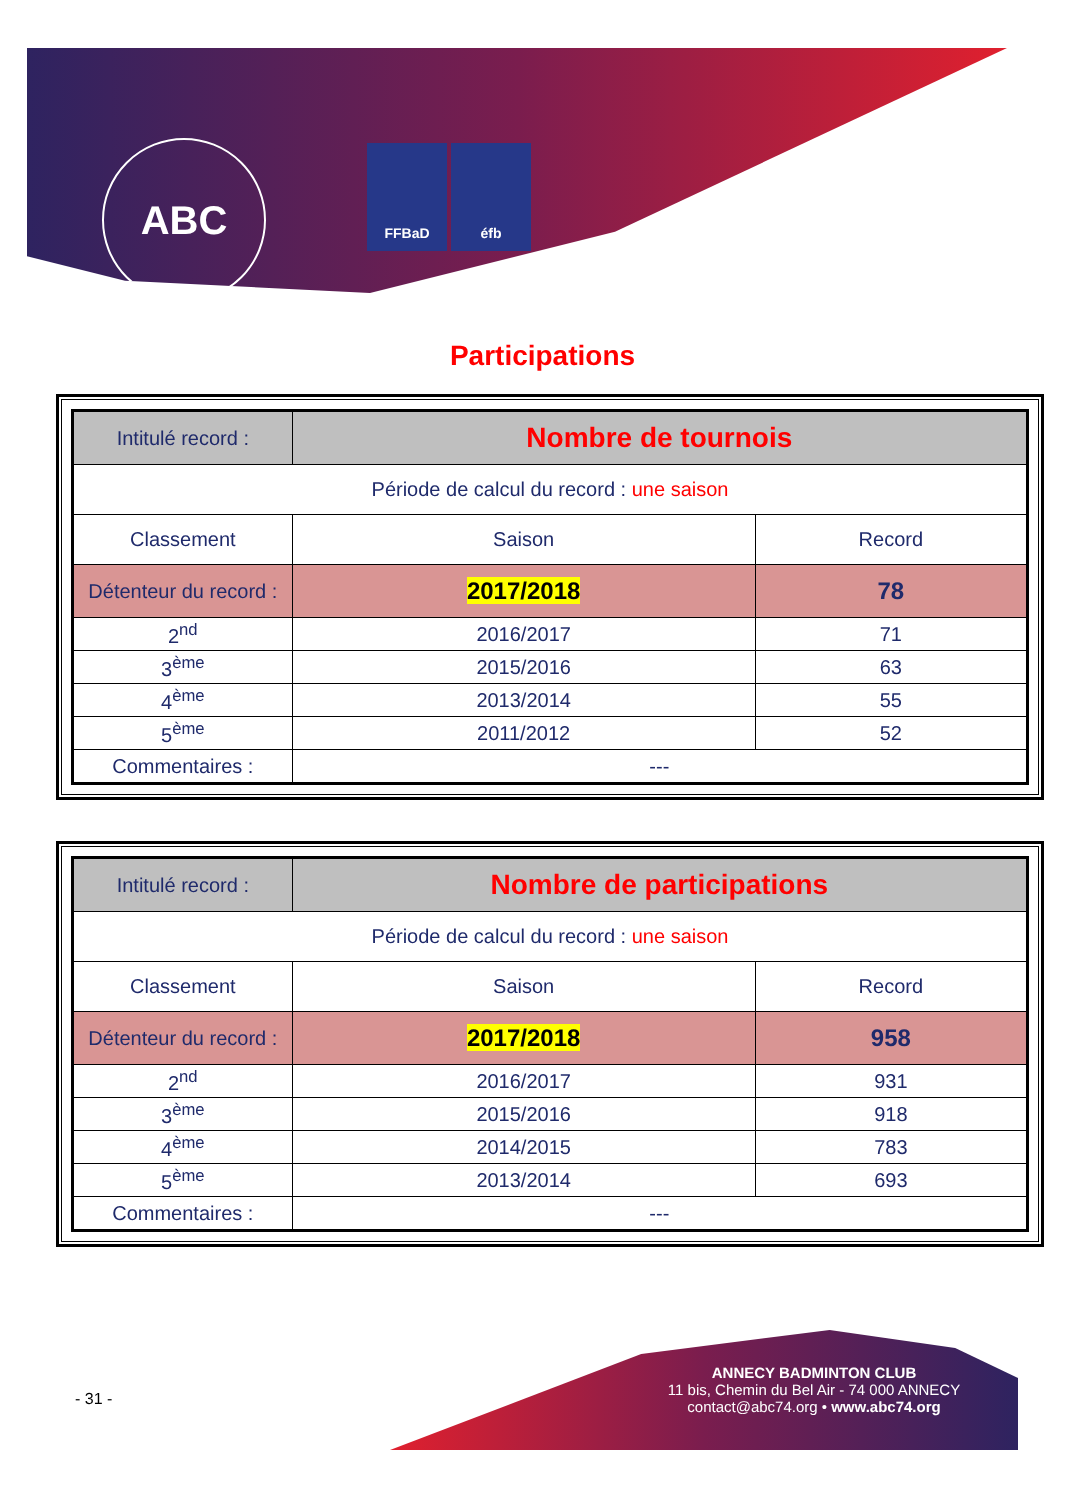ABC
FFBaD éfb
Participations
| Intitulé record : | Nombre de tournois | |
| Période de calcul du record : une saison | | |
| Classement | Saison | Record |
| Détenteur du record : | 2017/2018 | 78 |
| 2<sup>nd</sup> | 2016/2017 | 71 |
| 3<sup>ème</sup> | 2015/2016 | 63 |
| 4<sup>ème</sup> | 2013/2014 | 55 |
| 5<sup>ème</sup> | 2011/2012 | 52 |
| Commentaires : | --- | |
| Intitulé record : | Nombre de participations | |
| Période de calcul du record : une saison | | |
| Classement | Saison | Record |
| Détenteur du record : | 2017/2018 | 958 |
| 2<sup>nd</sup> | 2016/2017 | 931 |
| 3<sup>ème</sup> | 2015/2016 | 918 |
| 4<sup>ème</sup> | 2014/2015 | 783 |
| 5<sup>ème</sup> | 2013/2014 | 693 |
| Commentaires : | --- | |
- 31 -
ANNECY BADMINTON CLUB
11 bis, Chemin du Bel Air - 74 000 ANNECY
contact@abc74.org • www.abc74.org